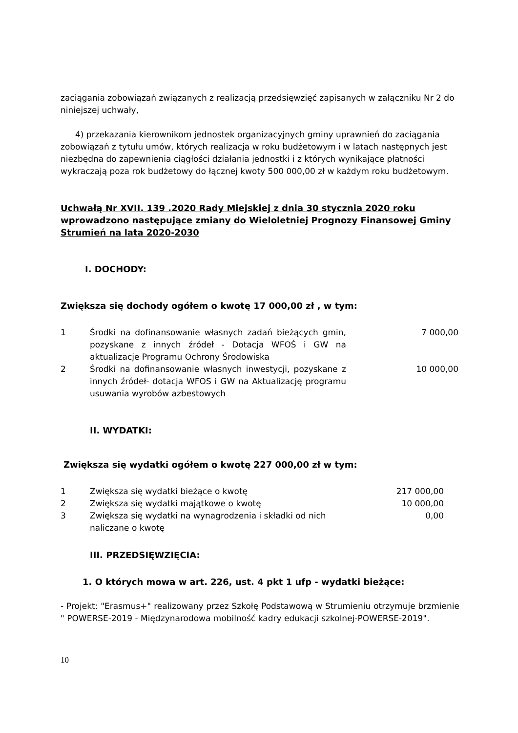zaciągania zobowiązań związanych z realizacją przedsięwzięć zapisanych w załączniku Nr 2 do niniejszej uchwały,
4) przekazania kierownikom jednostek organizacyjnych gminy uprawnień do zaciągania zobowiązań z tytułu umów, których realizacja w roku budżetowym i w latach następnych jest niezbędna do zapewnienia ciągłości działania jednostki i z których wynikające płatności wykraczają poza rok budżetowy do łącznej kwoty 500 000,00 zł w każdym roku budżetowym.
Uchwałą Nr XVII. 139 .2020 Rady Miejskiej z dnia 30 stycznia 2020 roku wprowadzono następujące zmiany do Wieloletniej Prognozy Finansowej Gminy Strumień na lata 2020-2030
I. DOCHODY:
Zwiększa się dochody ogółem o kwotę 17 000,00 zł , w tym:
| 1 | Środki na dofinansowanie własnych zadań bieżących gmin, pozyskane z innych źródeł - Dotacja WFOŚ i GW na aktualizacje Programu Ochrony Środowiska | 7 000,00 |
| 2 | Środki na dofinansowanie własnych inwestycji, pozyskane z innych źródeł- dotacja WFOS i GW na Aktualizację programu usuwania wyrobów azbestowych | 10 000,00 |
II. WYDATKI:
Zwiększa się wydatki ogółem o kwotę 227 000,00 zł w tym:
| 1 | Zwiększa się wydatki bieżące o kwotę | 217 000,00 |
| 2 | Zwiększa się wydatki majątkowe o kwotę | 10 000,00 |
| 3 | Zwiększa się wydatki na wynagrodzenia i składki od nich naliczane o kwotę | 0,00 |
III. PRZEDSIĘWZIĘCIA:
1. O których mowa w art. 226, ust. 4 pkt 1 ufp - wydatki bieżące:
- Projekt: "Erasmus+" realizowany przez Szkołę Podstawową w Strumieniu otrzymuje brzmienie " POWERSE-2019 - Międzynarodowa mobilność kadry edukacji szkolnej-POWERSE-2019".
10